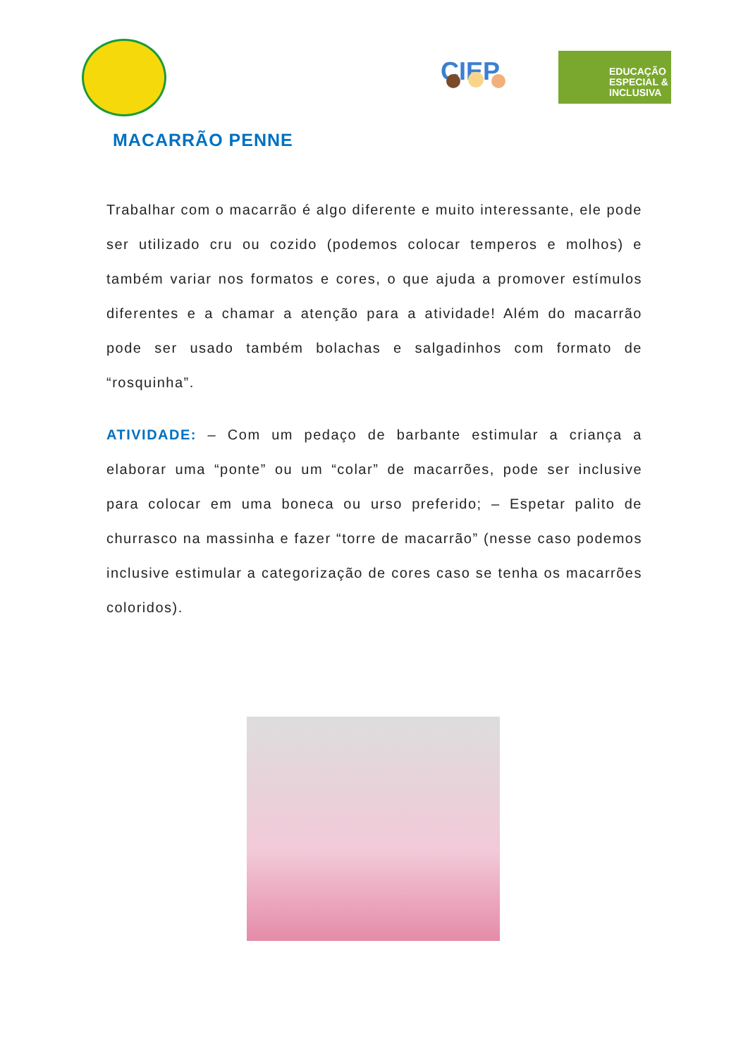CIEP
EDUCAÇÃO ESPECIAL & INCLUSIVA
MACARRÃO PENNE
Trabalhar com o macarrão é algo diferente e muito interessante, ele pode ser utilizado cru ou cozido (podemos colocar temperos e molhos) e também variar nos formatos e cores, o que ajuda a promover estímulos diferentes e a chamar a atenção para a atividade! Além do macarrão pode ser usado também bolachas e salgadinhos com formato de “rosquinha”.
ATIVIDADE: – Com um pedaço de barbante estimular a criança a elaborar uma “ponte” ou um “colar” de macarrões, pode ser inclusive para colocar em uma boneca ou urso preferido; – Espetar palito de churrasco na massinha e fazer “torre de macarrão” (nesse caso podemos inclusive estimular a categorização de cores caso se tenha os macarrões coloridos).